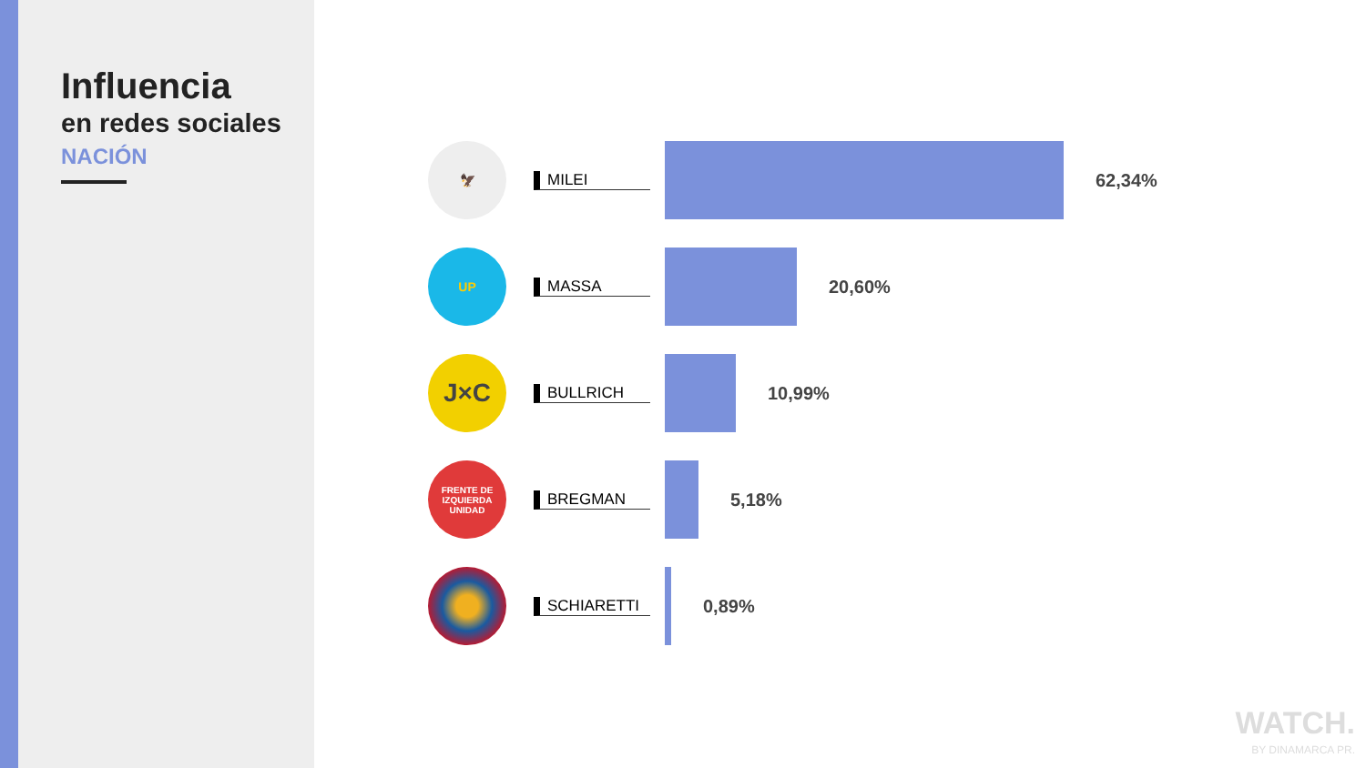Influencia
en redes sociales
NACIÓN
🦅
MILEI
62,34%
UP
MASSA
20,60%
J×C
BULLRICH
10,99%
FRENTE DE IZQUIERDA
UNIDAD
BREGMAN
5,18%
SCHIARETTI
0,89%
WATCH.
BY DINAMARCA PR.